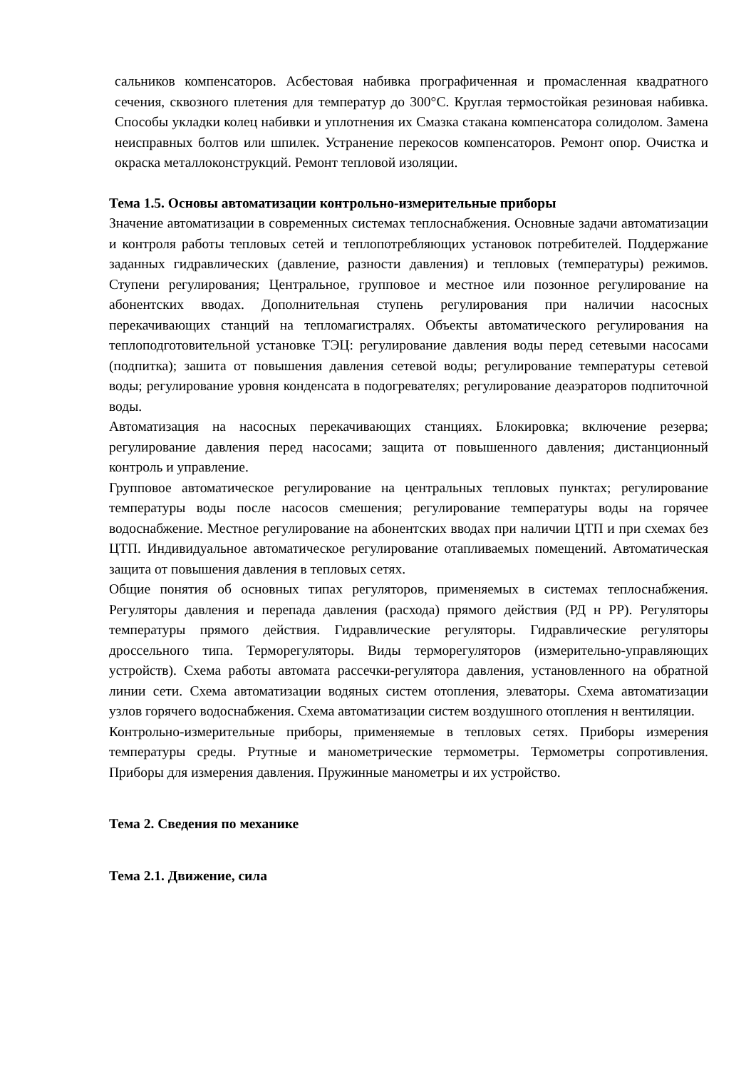сальников компенсаторов. Асбестовая набивка прографиченная и промасленная квадратного сечения, сквозного плетения для температур до 300°С. Круглая термостойкая резиновая набивка. Способы укладки колец набивки и уплотнения их Смазка стакана компенсатора солидолом. Замена неисправных болтов или шпилек. Устранение перекосов компенсаторов. Ремонт опор. Очистка и окраска металлоконструкций. Ремонт тепловой изоляции.
Тема 1.5. Основы автоматизации контрольно-измерительные приборы
Значение автоматизации в современных системах теплоснабжения. Основные задачи автоматизации и контроля работы тепловых сетей и теплопотребляющих установок потребителей. Поддержание заданных гидравлических (давление, разности давления) и тепловых (температуры) режимов. Ступени регулирования; Центральное, групповое и местное или позонное регулирование на абонентских вводах. Дополнительная ступень регулирования при наличии насосных перекачивающих станций на тепломагистралях. Объекты автоматического регулирования на теплоподготовительной установке ТЭЦ: регулирование давления воды перед сетевыми насосами (подпитка); зашита от повышения давления сетевой воды; регулирование температуры сетевой воды; регулирование уровня конденсата в подогревателях; регулирование деаэраторов подпиточной воды.
Автоматизация на насосных перекачивающих станциях. Блокировка; включение резерва; регулирование давления перед насосами; защита от повышенного давления; дистанционный контроль и управление.
Групповое автоматическое регулирование на центральных тепловых пунктах; регулирование температуры воды после насосов смешения; регулирование температуры воды на горячее водоснабжение. Местное регулирование на абонентских вводах при наличии ЦТП и при схемах без ЦТП. Индивидуальное автоматическое регулирование отапливаемых помещений. Автоматическая защита от повышения давления в тепловых сетях.
Общие понятия об основных типах регуляторов, применяемых в системах теплоснабжения. Регуляторы давления и перепада давления (расхода) прямого действия (РД н РР). Регуляторы температуры прямого действия. Гидравлические регуляторы. Гидравлические регуляторы дроссельного типа. Терморегуляторы. Виды терморегуляторов (измерительно-управляющих устройств). Схема работы автомата рассечки-регулятора давления, установленного на обратной линии сети. Схема автоматизации водяных систем отопления, элеваторы. Схема автоматизации узлов горячего водоснабжения. Схема автоматизации систем воздушного отопления н вентиляции.
Контрольно-измерительные приборы, применяемые в тепловых сетях. Приборы измерения температуры среды. Ртутные и манометрические термометры. Термометры сопротивления. Приборы для измерения давления. Пружинные манометры и их устройство.
Тема 2. Сведения по механике
Тема 2.1. Движение, сила